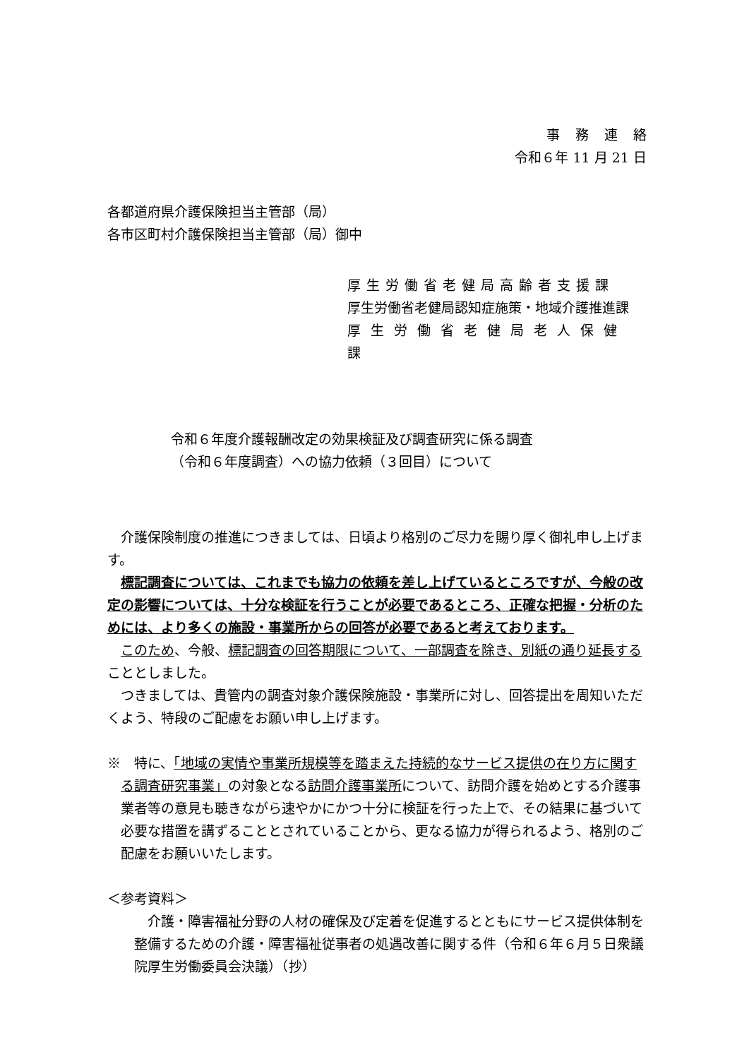事務連絡
令和６年 11 月 21 日
各都道府県介護保険担当主管部（局）
各市区町村介護保険担当主管部（局）御中
厚生労働省老健局高齢者支援課
厚生労働省老健局認知症施策・地域介護推進課
厚生労働省老健局老人保健課
令和６年度介護報酬改定の効果検証及び調査研究に係る調査
（令和６年度調査）への協力依頼（３回目）について
介護保険制度の推進につきましては、日頃より格別のご尽力を賜り厚く御礼申し上げます。
標記調査については、これまでも協力の依頼を差し上げているところですが、今般の改定の影響については、十分な検証を行うことが必要であるところ、正確な把握・分析のためには、より多くの施設・事業所からの回答が必要であると考えております。
このため、今般、標記調査の回答期限について、一部調査を除き、別紙の通り延長することとしました。
つきましては、貴管内の調査対象介護保険施設・事業所に対し、回答提出を周知いただくよう、特段のご配慮をお願い申し上げます。
※　特に、「地域の実情や事業所規模等を踏まえた持続的なサービス提供の在り方に関する調査研究事業」の対象となる訪問介護事業所について、訪問介護を始めとする介護事業者等の意見も聴きながら速やかにかつ十分に検証を行った上で、その結果に基づいて必要な措置を講ずることとされていることから、更なる協力が得られるよう、格別のご配慮をお願いいたします。
＜参考資料＞
介護・障害福祉分野の人材の確保及び定着を促進するとともにサービス提供体制を整備するための介護・障害福祉従事者の処遇改善に関する件（令和６年６月５日衆議院厚生労働委員会決議）（抄）